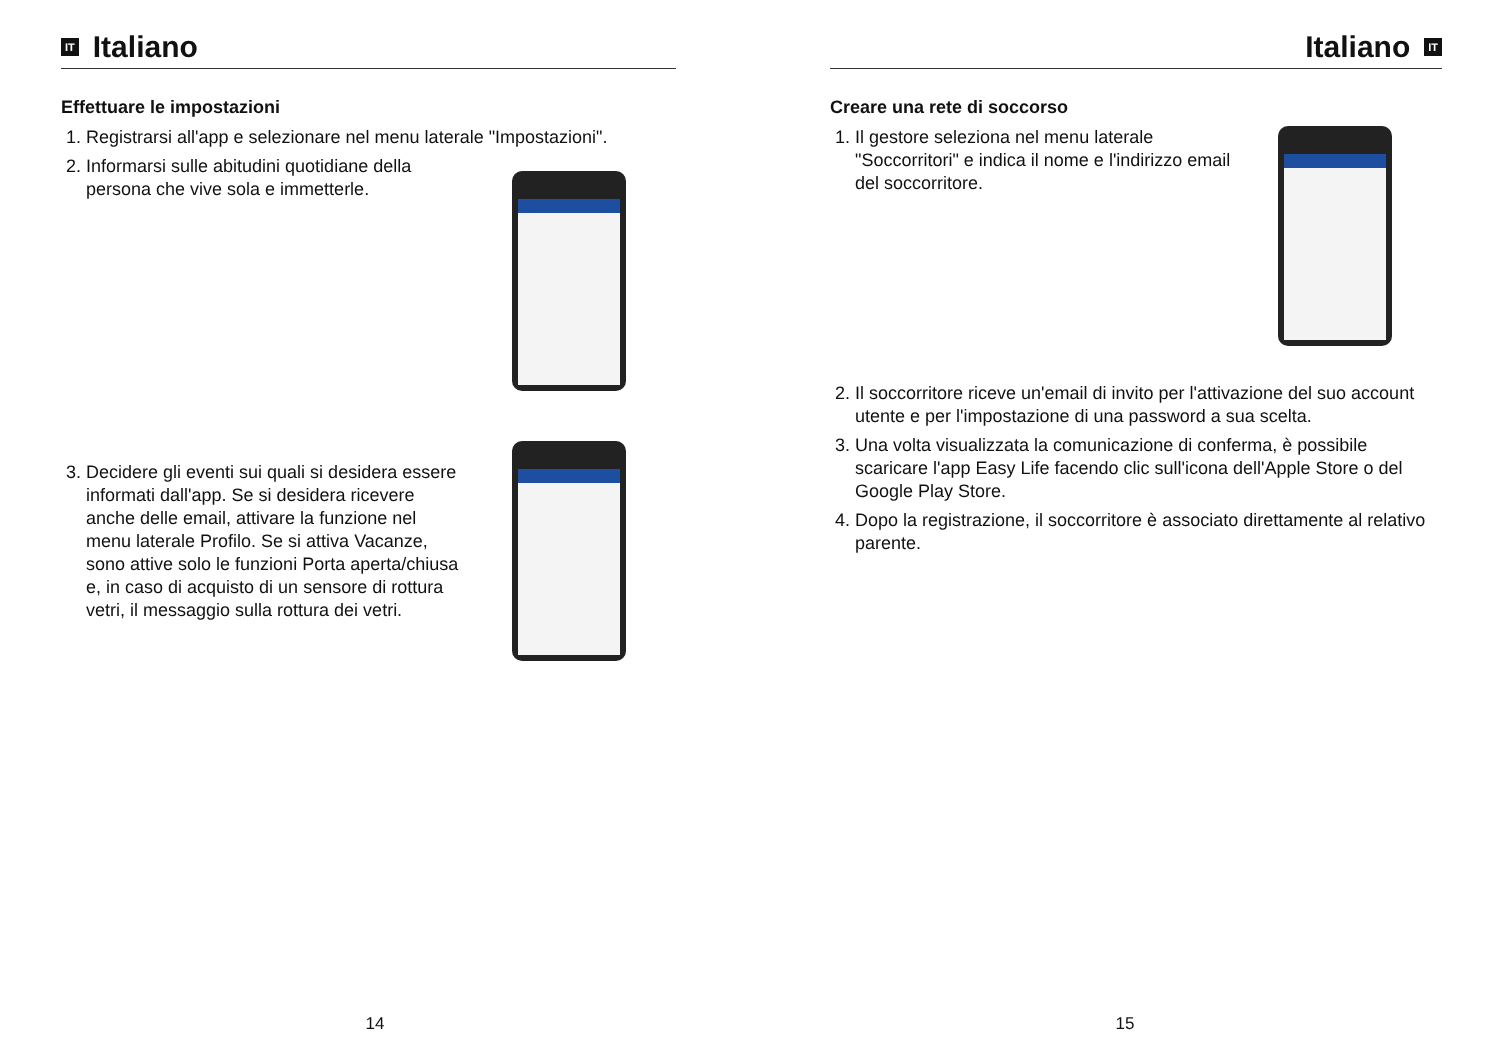IT Italiano
Effettuare le impostazioni
1. Registrarsi all'app e selezionare nel menu laterale "Impostazioni".
2. Informarsi sulle abitudini quotidiane della persona che vive sola e immetterle.
3. Decidere gli eventi sui quali si desidera essere informati dall'app. Se si desidera ricevere anche delle email, attivare la funzione nel menu laterale Profilo. Se si attiva Vacanze, sono attive solo le funzioni Porta aperta/chiusa e, in caso di acquisto di un sensore di rottura vetri, il messaggio sulla rottura dei vetri.
14
Italiano IT
Creare una rete di soccorso
1. Il gestore seleziona nel menu laterale "Soccorritori" e indica il nome e l'indirizzo email del soccorritore.
2. Il soccorritore riceve un'email di invito per l'attivazione del suo account utente e per l'impostazione di una password a sua scelta.
3. Una volta visualizzata la comunicazione di conferma, è possibile scaricare l'app Easy Life facendo clic sull'icona dell'Apple Store o del Google Play Store.
4. Dopo la registrazione, il soccorritore è associato direttamente al relativo parente.
15